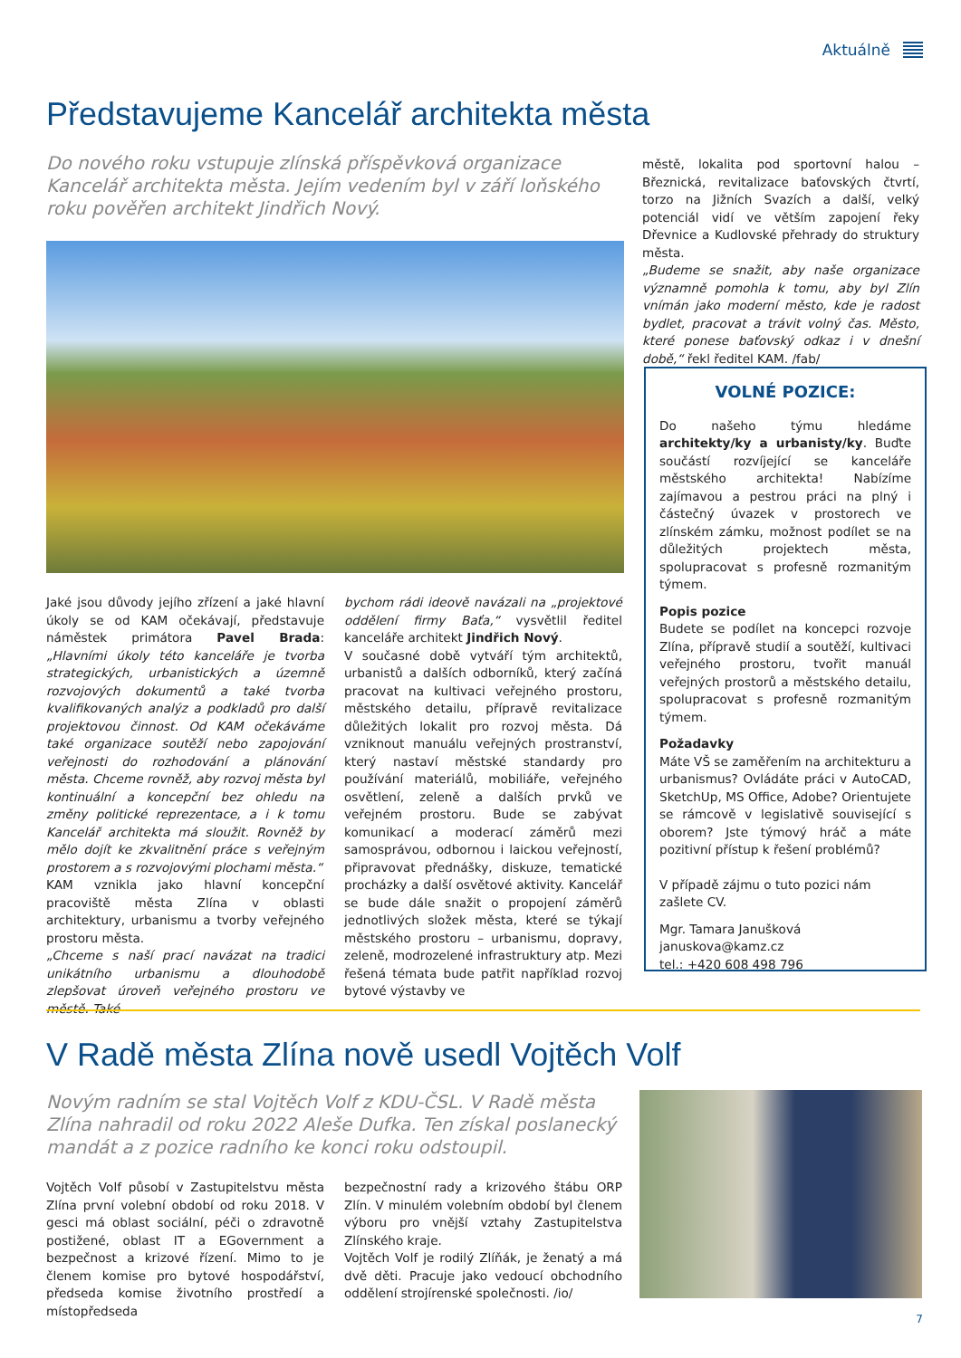Aktuálně
Představujeme Kancelář architekta města
Do nového roku vstupuje zlínská příspěvková organizace Kancelář architekta města. Jejím vedením byl v září loňského roku pověřen architekt Jindřich Nový.
městě, lokalita pod sportovní halou – Březnická, revitalizace baťovských čtvrtí, torzo na Jižních Svazích a další, velký potenciál vidí ve větším zapojení řeky Dřevnice a Kudlovské přehrady do struktury města.
„Budeme se snažit, aby naše organizace významně pomohla k tomu, aby byl Zlín vnímán jako moderní město, kde je radost bydlet, pracovat a trávit volný čas. Město, které ponese baťovský odkaz i v dnešní době,“ řekl ředitel KAM. /fab/
VOLNÉ POZICE:
Do našeho týmu hledáme architekty/ky a urbanisty/ky. Buďte součástí rozvíjející se kanceláře městského architekta! Nabízíme zajímavou a pestrou práci na plný i částečný úvazek v prostorech ve zlínském zámku, možnost podílet se na důležitých projektech města, spolupracovat s profesně rozmanitým týmem.
Popis pozice
Budete se podílet na koncepci rozvoje Zlína, přípravě studií a soutěží, kultivaci veřejného prostoru, tvořit manuál veřejných prostorů a městského detailu, spolupracovat s profesně rozmanitým týmem.
Požadavky
Máte VŠ se zaměřením na architekturu a urbanismus? Ovládáte práci v AutoCAD, SketchUp, MS Office, Adobe? Orientujete se rámcově v legislativě související s oborem? Jste týmový hráč a máte pozitivní přístup k řešení problémů?
V případě zájmu o tuto pozici nám zašlete CV.
Mgr. Tamara Janušková
januskova@kamz.cz
tel.: +420 608 498 796
Jaké jsou důvody jejího zřízení a jaké hlavní úkoly se od KAM očekávají, představuje náměstek primátora Pavel Brada: „Hlavními úkoly této kanceláře je tvorba strategických, urbanistických a územně rozvojových dokumentů a také tvorba kvalifikovaných analýz a podkladů pro další projektovou činnost. Od KAM očekáváme také organizace soutěží nebo zapojování veřejnosti do rozhodování a plánování města. Chceme rovněž, aby rozvoj města byl kontinuální a koncepční bez ohledu na změny politické reprezentace, a i k tomu Kancelář architekta má sloužit. Rovněž by mělo dojít ke zkvalitnění práce s veřejným prostorem a s rozvojovými plochami města.“
KAM vznikla jako hlavní koncepční pracoviště města Zlína v oblasti architektury, urbanismu a tvorby veřejného prostoru města.
„Chceme s naší prací navázat na tradici unikátního urbanismu a dlouhodobě zlepšovat úroveň veřejného prostoru ve městě. Také
bychom rádi ideově navázali na „projektové oddělení firmy Baťa,“ vysvětlil ředitel kanceláře architekt Jindřich Nový.
V současné době vytváří tým architektů, urbanistů a dalších odborníků, který začíná pracovat na kultivaci veřejného prostoru, městského detailu, přípravě revitalizace důležitých lokalit pro rozvoj města. Dá vzniknout manuálu veřejných prostranství, který nastaví městské standardy pro používání materiálů, mobiliáře, veřejného osvětlení, zeleně a dalších prvků ve veřejném prostoru. Bude se zabývat komunikací a moderací záměrů mezi samosprávou, odbornou i laickou veřejností, připravovat přednášky, diskuze, tematické procházky a další osvětové aktivity. Kancelář se bude dále snažit o propojení záměrů jednotlivých složek města, které se týkají městského prostoru – urbanismu, dopravy, zeleně, modrozelené infrastruktury atp. Mezi řešená témata bude patřit například rozvoj bytové výstavby ve
V Radě města Zlína nově usedl Vojtěch Volf
Novým radním se stal Vojtěch Volf z KDU-ČSL. V Radě města Zlína nahradil od roku 2022 Aleše Dufka. Ten získal poslanecký mandát a z pozice radního ke konci roku odstoupil.
Vojtěch Volf působí v Zastupitelstvu města Zlína první volební období od roku 2018. V gesci má oblast sociální, péči o zdravotně postižené, oblast IT a EGovernment a bezpečnost a krizové řízení. Mimo to je členem komise pro bytové hospodářství, předseda komise životního prostředí a místopředseda
bezpečnostní rady a krizového štábu ORP Zlín. V minulém volebním období byl členem výboru pro vnější vztahy Zastupitelstva Zlínského kraje.
Vojtěch Volf je rodilý Zlíňák, je ženatý a má dvě děti. Pracuje jako vedoucí obchodního oddělení strojírenské společnosti. /io/
7